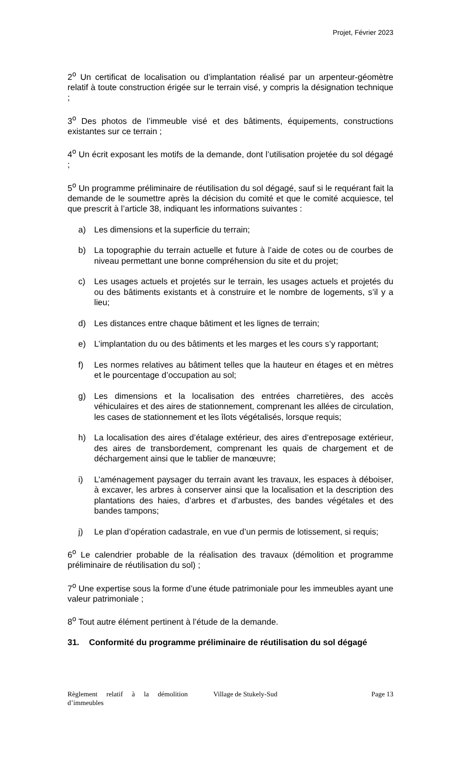Projet, Février 2023
2<sup>o</sup> Un certificat de localisation ou d’implantation réalisé par un arpenteur-géomètre relatif à toute construction érigée sur le terrain visé, y compris la désignation technique ;
3<sup>o</sup> Des photos de l’immeuble visé et des bâtiments, équipements, constructions existantes sur ce terrain ;
4<sup>o</sup> Un écrit exposant les motifs de la demande, dont l’utilisation projetée du sol dégagé ;
5<sup>o</sup> Un programme préliminaire de réutilisation du sol dégagé, sauf si le requérant fait la demande de le soumettre après la décision du comité et que le comité acquiesce, tel que prescrit à l’article 38, indiquant les informations suivantes :
a) Les dimensions et la superficie du terrain;
b) La topographie du terrain actuelle et future à l’aide de cotes ou de courbes de niveau permettant une bonne compréhension du site et du projet;
c) Les usages actuels et projetés sur le terrain, les usages actuels et projetés du ou des bâtiments existants et à construire et le nombre de logements, s’il y a lieu;
d) Les distances entre chaque bâtiment et les lignes de terrain;
e) L’implantation du ou des bâtiments et les marges et les cours s’y rapportant;
f) Les normes relatives au bâtiment telles que la hauteur en étages et en mètres et le pourcentage d’occupation au sol;
g) Les dimensions et la localisation des entrées charretières, des accès véhiculaires et des aires de stationnement, comprenant les allées de circulation, les cases de stationnement et les îlots végétalisés, lorsque requis;
h) La localisation des aires d’étalage extérieur, des aires d’entreposage extérieur, des aires de transbordement, comprenant les quais de chargement et de déchargement ainsi que le tablier de manœuvre;
i) L’aménagement paysager du terrain avant les travaux, les espaces à déboiser, à excaver, les arbres à conserver ainsi que la localisation et la description des plantations des haies, d’arbres et d’arbustes, des bandes végétales et des bandes tampons;
j) Le plan d’opération cadastrale, en vue d’un permis de lotissement, si requis;
6<sup>o</sup> Le calendrier probable de la réalisation des travaux (démolition et programme préliminaire de réutilisation du sol) ;
7<sup>o</sup> Une expertise sous la forme d’une étude patrimoniale pour les immeubles ayant une valeur patrimoniale ;
8<sup>o</sup> Tout autre élément pertinent à l’étude de la demande.
31. Conformité du programme préliminaire de réutilisation du sol dégagé
Règlement relatif à la démolition d’immeubles
Village de Stukely-Sud Page 13